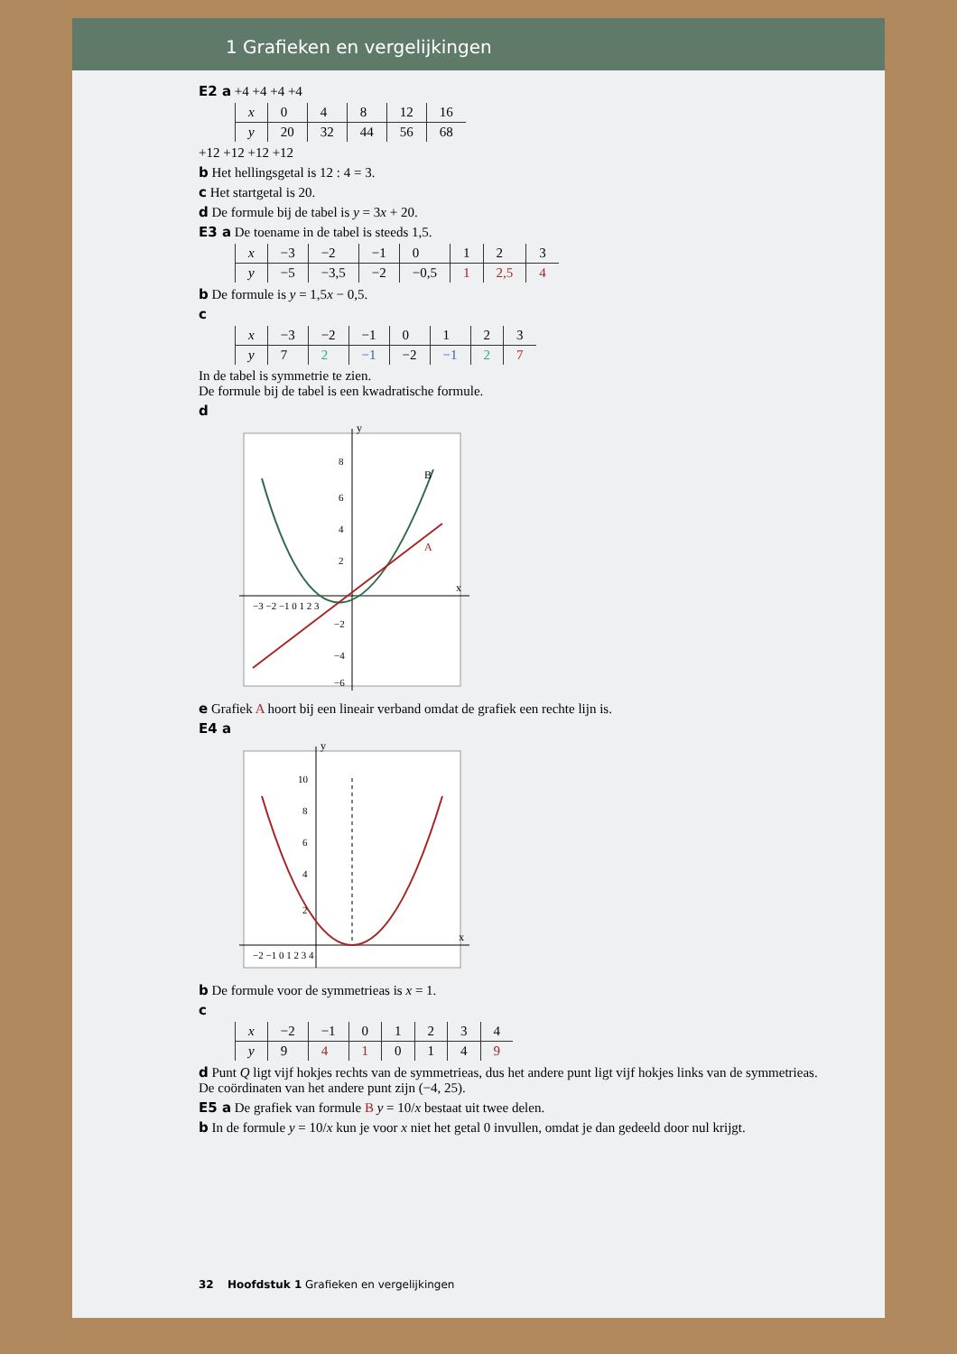1 Grafieken en vergelijkingen
E2 a +4 +4 +4 +4
| x | 0 | 4 | 8 | 12 | 16 |
| y | 20 | 32 | 44 | 56 | 68 |
+12 +12 +12 +12
b Het hellingsgetal is 12 : 4 = 3.
c Het startgetal is 20.
d De formule bij de tabel is y = 3x + 20.
E3 a De toename in de tabel is steeds 1,5.
| x | −3 | −2 | −1 | 0 | 1 | 2 | 3 |
| y | −5 | −3,5 | −2 | −0,5 | 1 | 2,5 | 4 |
b De formule is y = 1,5x − 0,5.
c
| x | −3 | −2 | −1 | 0 | 1 | 2 | 3 |
| y | 7 | 2 | −1 | −2 | −1 | 2 | 7 |
In de tabel is symmetrie te zien.
De formule bij de tabel is een kwadratische formule.
d
y
x
B
A
−3 −2 −1 0 1 2 3
8
6
4
2
−2
−4
−6
e Grafiek A hoort bij een lineair verband omdat de grafiek een rechte lijn is.
E4 a
y
x
−2 −1 0 1 2 3 4
10
8
6
4
2
b De formule voor de symmetrieas is x = 1.
c
| x | −2 | −1 | 0 | 1 | 2 | 3 | 4 |
| y | 9 | 4 | 1 | 0 | 1 | 4 | 9 |
d Punt Q ligt vijf hokjes rechts van de symmetrieas, dus het andere punt ligt vijf hokjes links van de symmetrieas.
De coördinaten van het andere punt zijn (−4, 25).
E5 a De grafiek van formule B y = 10/x bestaat uit twee delen.
b In de formule y = 10/x kun je voor x niet het getal 0 invullen, omdat je dan gedeeld door nul krijgt.
32 Hoofdstuk 1 Grafieken en vergelijkingen